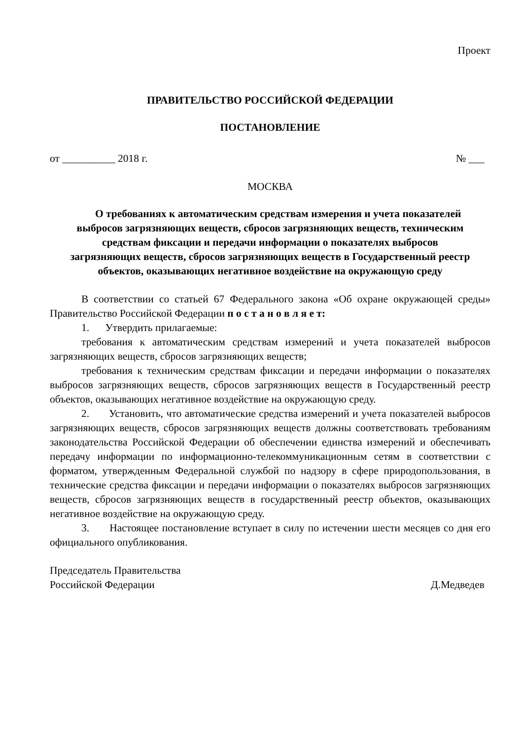Проект
ПРАВИТЕЛЬСТВО РОССИЙСКОЙ ФЕДЕРАЦИИ
ПОСТАНОВЛЕНИЕ
от __________ 2018 г. № ___
МОСКВА
О требованиях к автоматическим средствам измерения и учета показателей выбросов загрязняющих веществ, сбросов загрязняющих веществ, техническим средствам фиксации и передачи информации о показателях выбросов загрязняющих веществ, сбросов загрязняющих веществ в Государственный реестр объектов, оказывающих негативное воздействие на окружающую среду
В соответствии со статьей 67 Федерального закона «Об охране окружающей среды» Правительство Российской Федерации п о с т а н о в л я е т:
1. Утвердить прилагаемые:
требования к автоматическим средствам измерений и учета показателей выбросов загрязняющих веществ, сбросов загрязняющих веществ;
требования к техническим средствам фиксации и передачи информации о показателях выбросов загрязняющих веществ, сбросов загрязняющих веществ в Государственный реестр объектов, оказывающих негативное воздействие на окружающую среду.
2. Установить, что автоматические средства измерений и учета показателей выбросов загрязняющих веществ, сбросов загрязняющих веществ должны соответствовать требованиям законодательства Российской Федерации об обеспечении единства измерений и обеспечивать передачу информации по информационно-телекоммуникационным сетям в соответствии с форматом, утвержденным Федеральной службой по надзору в сфере природопользования, в технические средства фиксации и передачи информации о показателях выбросов загрязняющих веществ, сбросов загрязняющих веществ в государственный реестр объектов, оказывающих негативное воздействие на окружающую среду.
3. Настоящее постановление вступает в силу по истечении шести месяцев со дня его официального опубликования.
Председатель Правительства
Российской Федерации Д.Медведев